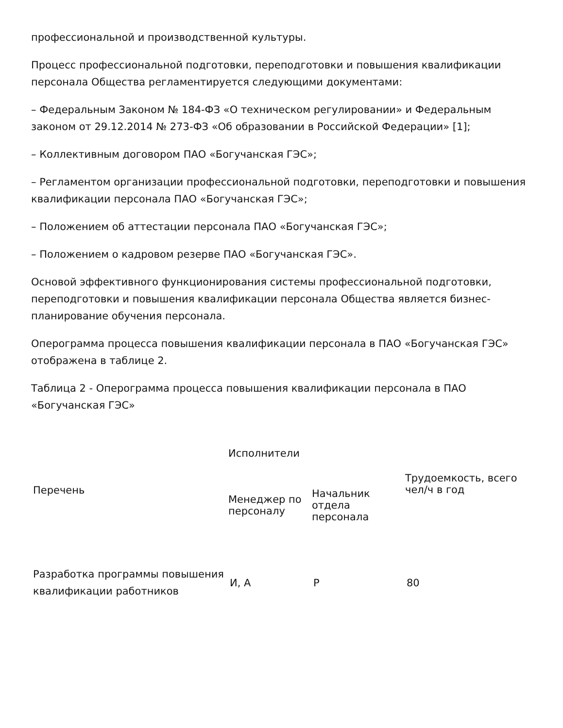профессиональной и производственной культуры.
Процесс профессиональной подготовки, переподготовки и повышения квалификации персонала Общества регламентируется следующими документами:
– Федеральным Законом № 184-ФЗ «О техническом регулировании» и Федеральным законом от 29.12.2014 № 273-ФЗ «Об образовании в Российской Федерации» [1];
– Коллективным договором ПАО «Богучанская ГЭС»;
– Регламентом организации профессиональной подготовки, переподготовки и повышения квалификации персонала ПАО «Богучанская ГЭС»;
– Положением об аттестации персонала ПАО «Богучанская ГЭС»;
– Положением о кадровом резерве ПАО «Богучанская ГЭС».
Основой эффективного функционирования системы профессиональной подготовки, переподготовки и повышения квалификации персонала Общества является бизнес-планирование обучения персонала.
Оперограмма процесса повышения квалификации персонала в ПАО «Богучанская ГЭС» отображена в таблице 2.
Таблица 2 - Оперограмма процесса повышения квалификации персонала в ПАО «Богучанская ГЭС»
| Перечень | Исполнители | | Трудоемкость, всего чел/ч в год |
| --- | --- | --- | --- |
| | Менеджер по персоналу | Начальник отдела персонала | |
| Разработка программы повышения квалификации работников | И, А | Р | 80 |